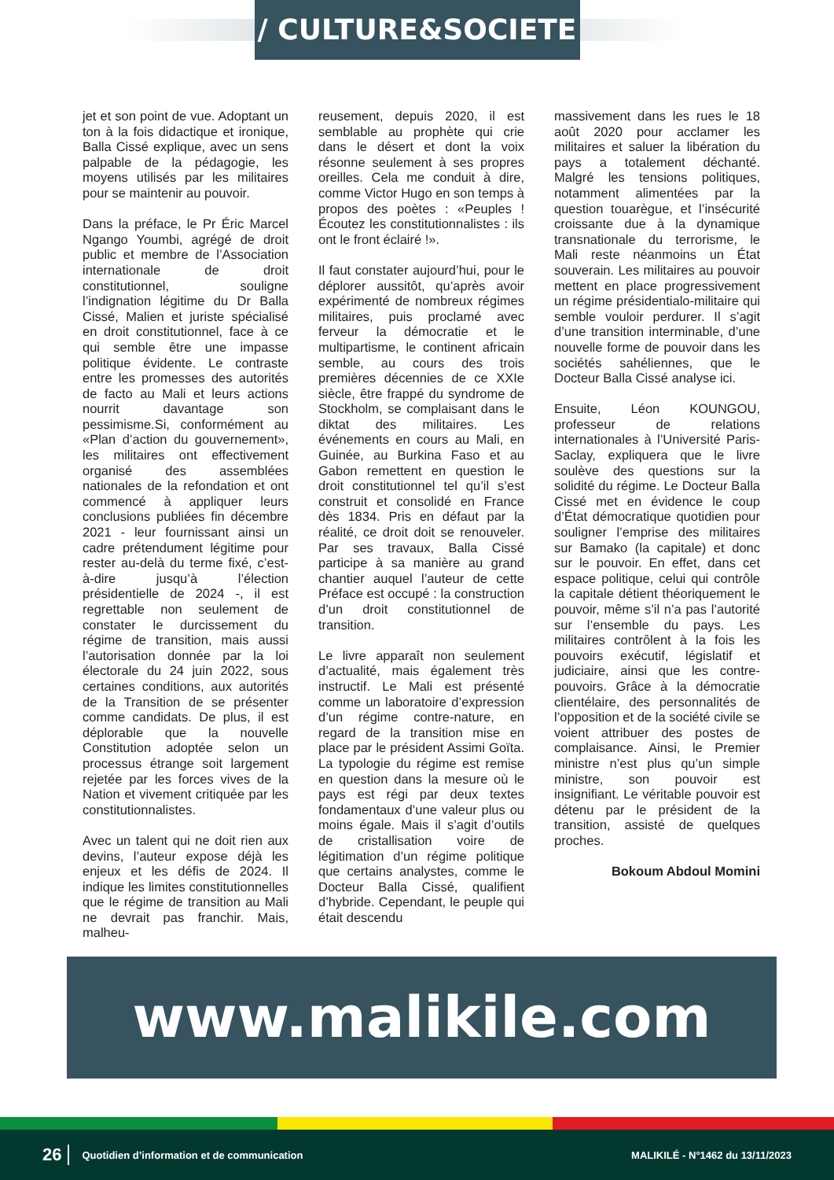/ CULTURE&SOCIETE /
jet et son point de vue. Adoptant un ton à la fois didactique et ironique, Balla Cissé explique, avec un sens palpable de la pédagogie, les moyens utilisés par les militaires pour se maintenir au pouvoir.
Dans la préface, le Pr Éric Marcel Ngango Youmbi, agrégé de droit public et membre de l’Association internationale de droit constitutionnel, souligne l’indignation légitime du Dr Balla Cissé, Malien et juriste spécialisé en droit constitutionnel, face à ce qui semble être une impasse politique évidente. Le contraste entre les promesses des autorités de facto au Mali et leurs actions nourrit davantage son pessimisme.Si, conformément au «Plan d’action du gouvernement», les militaires ont effectivement organisé des assemblées nationales de la refondation et ont commencé à appliquer leurs conclusions publiées fin décembre 2021 - leur fournissant ainsi un cadre prétendument légitime pour rester au-delà du terme fixé, c’est-à-dire jusqu’à l’élection présidentielle de 2024 -, il est regrettable non seulement de constater le durcissement du régime de transition, mais aussi l’autorisation donnée par la loi électorale du 24 juin 2022, sous certaines conditions, aux autorités de la Transition de se présenter comme candidats. De plus, il est déplorable que la nouvelle Constitution adoptée selon un processus étrange soit largement rejetée par les forces vives de la Nation et vivement critiquée par les constitutionnalistes.
Avec un talent qui ne doit rien aux devins, l’auteur expose déjà les enjeux et les défis de 2024. Il indique les limites constitutionnelles que le régime de transition au Mali ne devrait pas franchir. Mais, malheu-
reusement, depuis 2020, il est semblable au prophète qui crie dans le désert et dont la voix résonne seulement à ses propres oreilles. Cela me conduit à dire, comme Victor Hugo en son temps à propos des poètes : «Peuples ! Écoutez les constitutionnalistes : ils ont le front éclairé !».
Il faut constater aujourd’hui, pour le déplorer aussitôt, qu’après avoir expérimenté de nombreux régimes militaires, puis proclamé avec ferveur la démocratie et le multipartisme, le continent africain semble, au cours des trois premières décennies de ce XXIe siècle, être frappé du syndrome de Stockholm, se complaisant dans le diktat des militaires. Les événements en cours au Mali, en Guinée, au Burkina Faso et au Gabon remettent en question le droit constitutionnel tel qu’il s’est construit et consolidé en France dès 1834. Pris en défaut par la réalité, ce droit doit se renouveler. Par ses travaux, Balla Cissé participe à sa manière au grand chantier auquel l’auteur de cette Préface est occupé : la construction d’un droit constitutionnel de transition.
Le livre apparaît non seulement d’actualité, mais également très instructif. Le Mali est présenté comme un laboratoire d’expression d’un régime contre-nature, en regard de la transition mise en place par le président Assimi Goïta. La typologie du régime est remise en question dans la mesure où le pays est régi par deux textes fondamentaux d’une valeur plus ou moins égale. Mais il s’agit d’outils de cristallisation voire de légitimation d’un régime politique que certains analystes, comme le Docteur Balla Cissé, qualifient d’hybride. Cependant, le peuple qui était descendu
massivement dans les rues le 18 août 2020 pour acclamer les militaires et saluer la libération du pays a totalement déchanté. Malgré les tensions politiques, notamment alimentées par la question touarègue, et l’insécurité croissante due à la dynamique transnationale du terrorisme, le Mali reste néanmoins un État souverain. Les militaires au pouvoir mettent en place progressivement un régime présidentialo-militaire qui semble vouloir perdurer. Il s’agit d’une transition interminable, d’une nouvelle forme de pouvoir dans les sociétés sahéliennes, que le Docteur Balla Cissé analyse ici.
Ensuite, Léon KOUNGOU, professeur de relations internationales à l’Université Paris-Saclay, expliquera que le livre soulève des questions sur la solidité du régime. Le Docteur Balla Cissé met en évidence le coup d’État démocratique quotidien pour souligner l’emprise des militaires sur Bamako (la capitale) et donc sur le pouvoir. En effet, dans cet espace politique, celui qui contrôle la capitale détient théoriquement le pouvoir, même s’il n’a pas l’autorité sur l’ensemble du pays. Les militaires contrôlent à la fois les pouvoirs exécutif, législatif et judiciaire, ainsi que les contre-pouvoirs. Grâce à la démocratie clientélaire, des personnalités de l’opposition et de la société civile se voient attribuer des postes de complaisance. Ainsi, le Premier ministre n’est plus qu’un simple ministre, son pouvoir est insignifiant. Le véritable pouvoir est détenu par le président de la transition, assisté de quelques proches.
Bokoum Abdoul Momini
www.malikile.com
26 Quotidien d’information et de communication MALIKILÉ - N°1462 du 13/11/2023